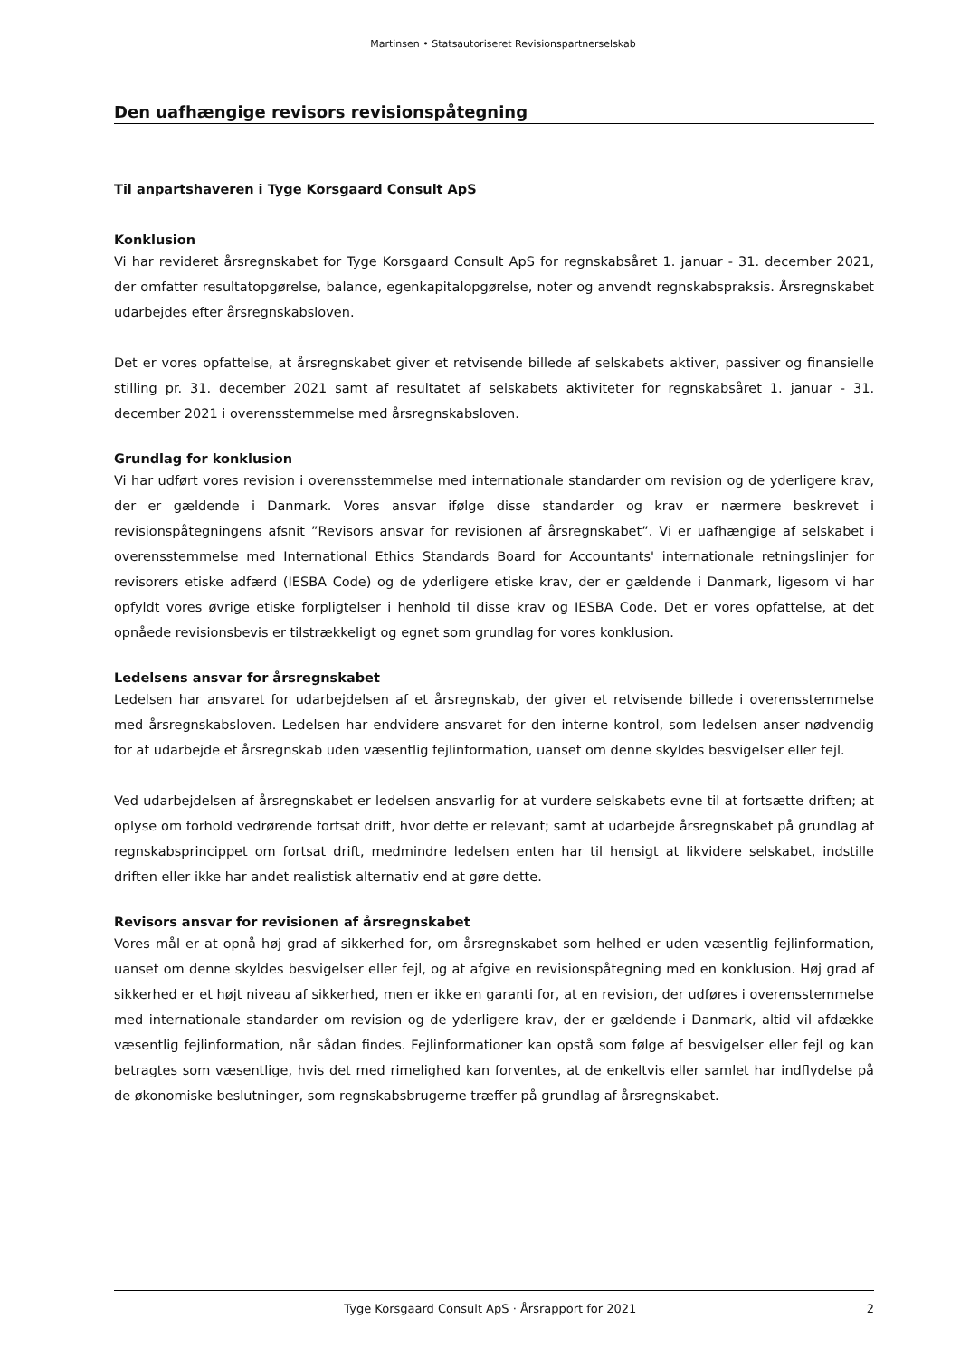Martinsen • Statsautoriseret Revisionspartnerselskab
Den uafhængige revisors revisionspåtegning
Til anpartshaveren i Tyge Korsgaard Consult ApS
Konklusion
Vi har revideret årsregnskabet for Tyge Korsgaard Consult ApS for regnskabsåret 1. januar - 31. december 2021, der omfatter resultatopgørelse, balance, egenkapitalopgørelse, noter og anvendt regnskabspraksis. Årsregnskabet udarbejdes efter årsregnskabsloven.
Det er vores opfattelse, at årsregnskabet giver et retvisende billede af selskabets aktiver, passiver og finansielle stilling pr. 31. december 2021 samt af resultatet af selskabets aktiviteter for regnskabsåret 1. januar - 31. december 2021 i overensstemmelse med årsregnskabsloven.
Grundlag for konklusion
Vi har udført vores revision i overensstemmelse med internationale standarder om revision og de yderligere krav, der er gældende i Danmark. Vores ansvar ifølge disse standarder og krav er nærmere beskrevet i revisionspåtegningens afsnit ”Revisors ansvar for revisionen af årsregnskabet”. Vi er uafhængige af selskabet i overensstemmelse med International Ethics Standards Board for Accountants' internationale retningslinjer for revisorers etiske adfærd (IESBA Code) og de yderligere etiske krav, der er gældende i Danmark, ligesom vi har opfyldt vores øvrige etiske forpligtelser i henhold til disse krav og IESBA Code. Det er vores opfattelse, at det opnåede revisionsbevis er tilstrækkeligt og egnet som grundlag for vores konklusion.
Ledelsens ansvar for årsregnskabet
Ledelsen har ansvaret for udarbejdelsen af et årsregnskab, der giver et retvisende billede i overensstemmelse med årsregnskabsloven. Ledelsen har endvidere ansvaret for den interne kontrol, som ledelsen anser nødvendig for at udarbejde et årsregnskab uden væsentlig fejlinformation, uanset om denne skyldes besvigelser eller fejl.
Ved udarbejdelsen af årsregnskabet er ledelsen ansvarlig for at vurdere selskabets evne til at fortsætte driften; at oplyse om forhold vedrørende fortsat drift, hvor dette er relevant; samt at udarbejde årsregnskabet på grundlag af regnskabsprincippet om fortsat drift, medmindre ledelsen enten har til hensigt at likvidere selskabet, indstille driften eller ikke har andet realistisk alternativ end at gøre dette.
Revisors ansvar for revisionen af årsregnskabet
Vores mål er at opnå høj grad af sikkerhed for, om årsregnskabet som helhed er uden væsentlig fejlinformation, uanset om denne skyldes besvigelser eller fejl, og at afgive en revisionspåtegning med en konklusion. Høj grad af sikkerhed er et højt niveau af sikkerhed, men er ikke en garanti for, at en revision, der udføres i overensstemmelse med internationale standarder om revision og de yderligere krav, der er gældende i Danmark, altid vil afdække væsentlig fejlinformation, når sådan findes. Fejlinformationer kan opstå som følge af besvigelser eller fejl og kan betragtes som væsentlige, hvis det med rimelighed kan forventes, at de enkeltvis eller samlet har indflydelse på de økonomiske beslutninger, som regnskabsbrugerne træffer på grundlag af årsregnskabet.
Tyge Korsgaard Consult ApS · Årsrapport for 2021 2